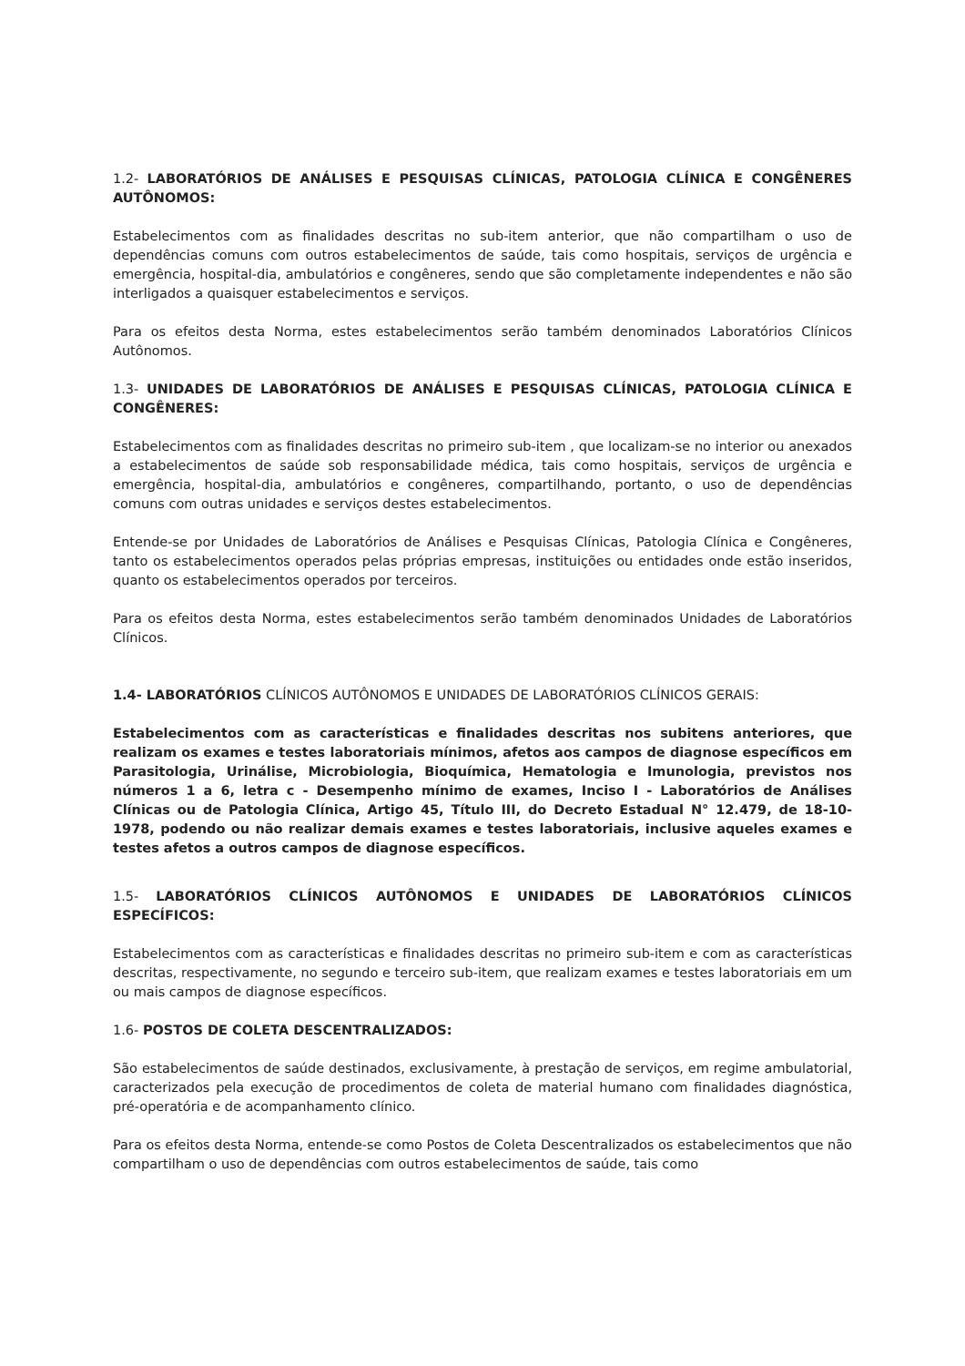1.2- LABORATÓRIOS DE ANÁLISES E PESQUISAS CLÍNICAS, PATOLOGIA CLÍNICA E CONGÊNERES AUTÔNOMOS:
Estabelecimentos com as finalidades descritas no sub-item anterior, que não compartilham o uso de dependências comuns com outros estabelecimentos de saúde, tais como hospitais, serviços de urgência e emergência, hospital-dia, ambulatórios e congêneres, sendo que são completamente independentes e não são interligados a quaisquer estabelecimentos e serviços.
Para os efeitos desta Norma, estes estabelecimentos serão também denominados Laboratórios Clínicos Autônomos.
1.3- UNIDADES DE LABORATÓRIOS DE ANÁLISES E PESQUISAS CLÍNICAS, PATOLOGIA CLÍNICA E CONGÊNERES:
Estabelecimentos com as finalidades descritas no primeiro sub-item , que localizam-se no interior ou anexados a estabelecimentos de saúde sob responsabilidade médica, tais como hospitais, serviços de urgência e emergência, hospital-dia, ambulatórios e congêneres, compartilhando, portanto, o uso de dependências comuns com outras unidades e serviços destes estabelecimentos.
Entende-se por Unidades de Laboratórios de Análises e Pesquisas Clínicas, Patologia Clínica e Congêneres, tanto os estabelecimentos operados pelas próprias empresas, instituições ou entidades onde estão inseridos, quanto os estabelecimentos operados por terceiros.
Para os efeitos desta Norma, estes estabelecimentos serão também denominados Unidades de Laboratórios Clínicos.
1.4- LABORATÓRIOS CLÍNICOS AUTÔNOMOS E UNIDADES DE LABORATÓRIOS CLÍNICOS GERAIS:
Estabelecimentos com as características e finalidades descritas nos subitens anteriores, que realizam os exames e testes laboratoriais mínimos, afetos aos campos de diagnose específicos em Parasitologia, Urinálise, Microbiologia, Bioquímica, Hematologia e Imunologia, previstos nos números 1 a 6, letra c - Desempenho mínimo de exames, Inciso I - Laboratórios de Análises Clínicas ou de Patologia Clínica, Artigo 45, Título III, do Decreto Estadual N° 12.479, de 18-10-1978, podendo ou não realizar demais exames e testes laboratoriais, inclusive aqueles exames e testes afetos a outros campos de diagnose específicos.
1.5- LABORATÓRIOS CLÍNICOS AUTÔNOMOS E UNIDADES DE LABORATÓRIOS CLÍNICOS ESPECÍFICOS:
Estabelecimentos com as características e finalidades descritas no primeiro sub-item e com as características descritas, respectivamente, no segundo e terceiro sub-item, que realizam exames e testes laboratoriais em um ou mais campos de diagnose específicos.
1.6- POSTOS DE COLETA DESCENTRALIZADOS:
São estabelecimentos de saúde destinados, exclusivamente, à prestação de serviços, em regime ambulatorial, caracterizados pela execução de procedimentos de coleta de material humano com finalidades diagnóstica, pré-operatória e de acompanhamento clínico.
Para os efeitos desta Norma, entende-se como Postos de Coleta Descentralizados os estabelecimentos que não compartilham o uso de dependências com outros estabelecimentos de saúde, tais como